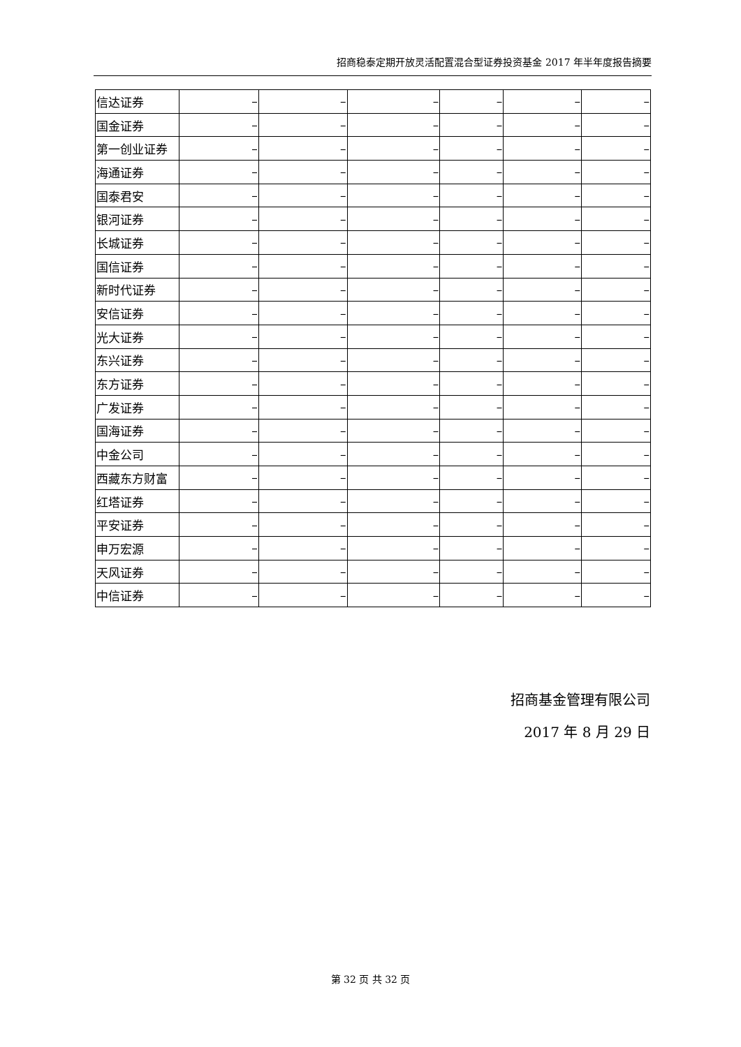招商稳泰定期开放灵活配置混合型证券投资基金 2017 年半年度报告摘要
| 信达证券 | – | – | – | – | – | – |
| 国金证券 | – | – | – | – | – | – |
| 第一创业证券 | – | – | – | – | – | – |
| 海通证券 | – | – | – | – | – | – |
| 国泰君安 | – | – | – | – | – | – |
| 银河证券 | – | – | – | – | – | – |
| 长城证券 | – | – | – | – | – | – |
| 国信证券 | – | – | – | – | – | – |
| 新时代证券 | – | – | – | – | – | – |
| 安信证券 | – | – | – | – | – | – |
| 光大证券 | – | – | – | – | – | – |
| 东兴证券 | – | – | – | – | – | – |
| 东方证券 | – | – | – | – | – | – |
| 广发证券 | – | – | – | – | – | – |
| 国海证券 | – | – | – | – | – | – |
| 中金公司 | – | – | – | – | – | – |
| 西藏东方财富 | – | – | – | – | – | – |
| 红塔证券 | – | – | – | – | – | – |
| 平安证券 | – | – | – | – | – | – |
| 申万宏源 | – | – | – | – | – | – |
| 天风证券 | – | – | – | – | – | – |
| 中信证券 | – | – | – | – | – | – |
招商基金管理有限公司
2017 年 8 月 29 日
第 32 页 共 32 页